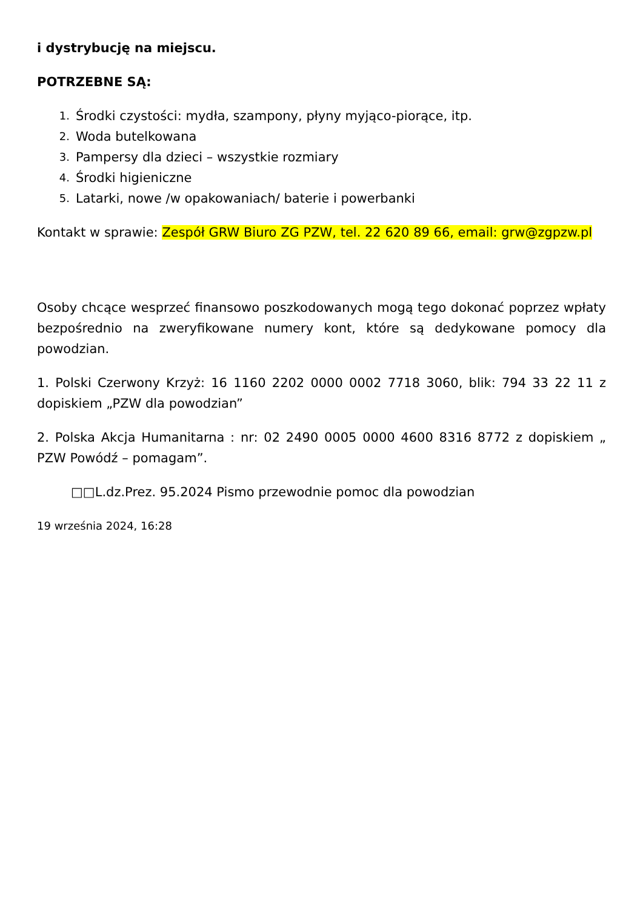i dystrybucję na miejscu.
POTRZEBNE SĄ:
1. Środki czystości: mydła, szampony, płyny myjąco-piorące, itp.
2. Woda butelkowana
3. Pampersy dla dzieci – wszystkie rozmiary
4. Środki higieniczne
5. Latarki, nowe /w opakowaniach/ baterie i powerbanki
Kontakt w sprawie: Zespół GRW Biuro ZG PZW, tel. 22 620 89 66, email: grw@zgpzw.pl
Osoby chcące wesprzeć finansowo poszkodowanych mogą tego dokonać poprzez wpłaty bezpośrednio na zweryfikowane numery kont, które są dedykowane pomocy dla powodzian.
1. Polski Czerwony Krzyż: 16 1160 2202 0000 0002 7718 3060, blik: 794 33 22 11 z dopiskiem „PZW dla powodzian”
2. Polska Akcja Humanitarna : nr: 02 2490 0005 0000 4600 8316 8772 z dopiskiem „ PZW Powódź – pomagam”.
□□L.dz.Prez. 95.2024 Pismo przewodnie pomoc dla powodzian
19 września 2024, 16:28